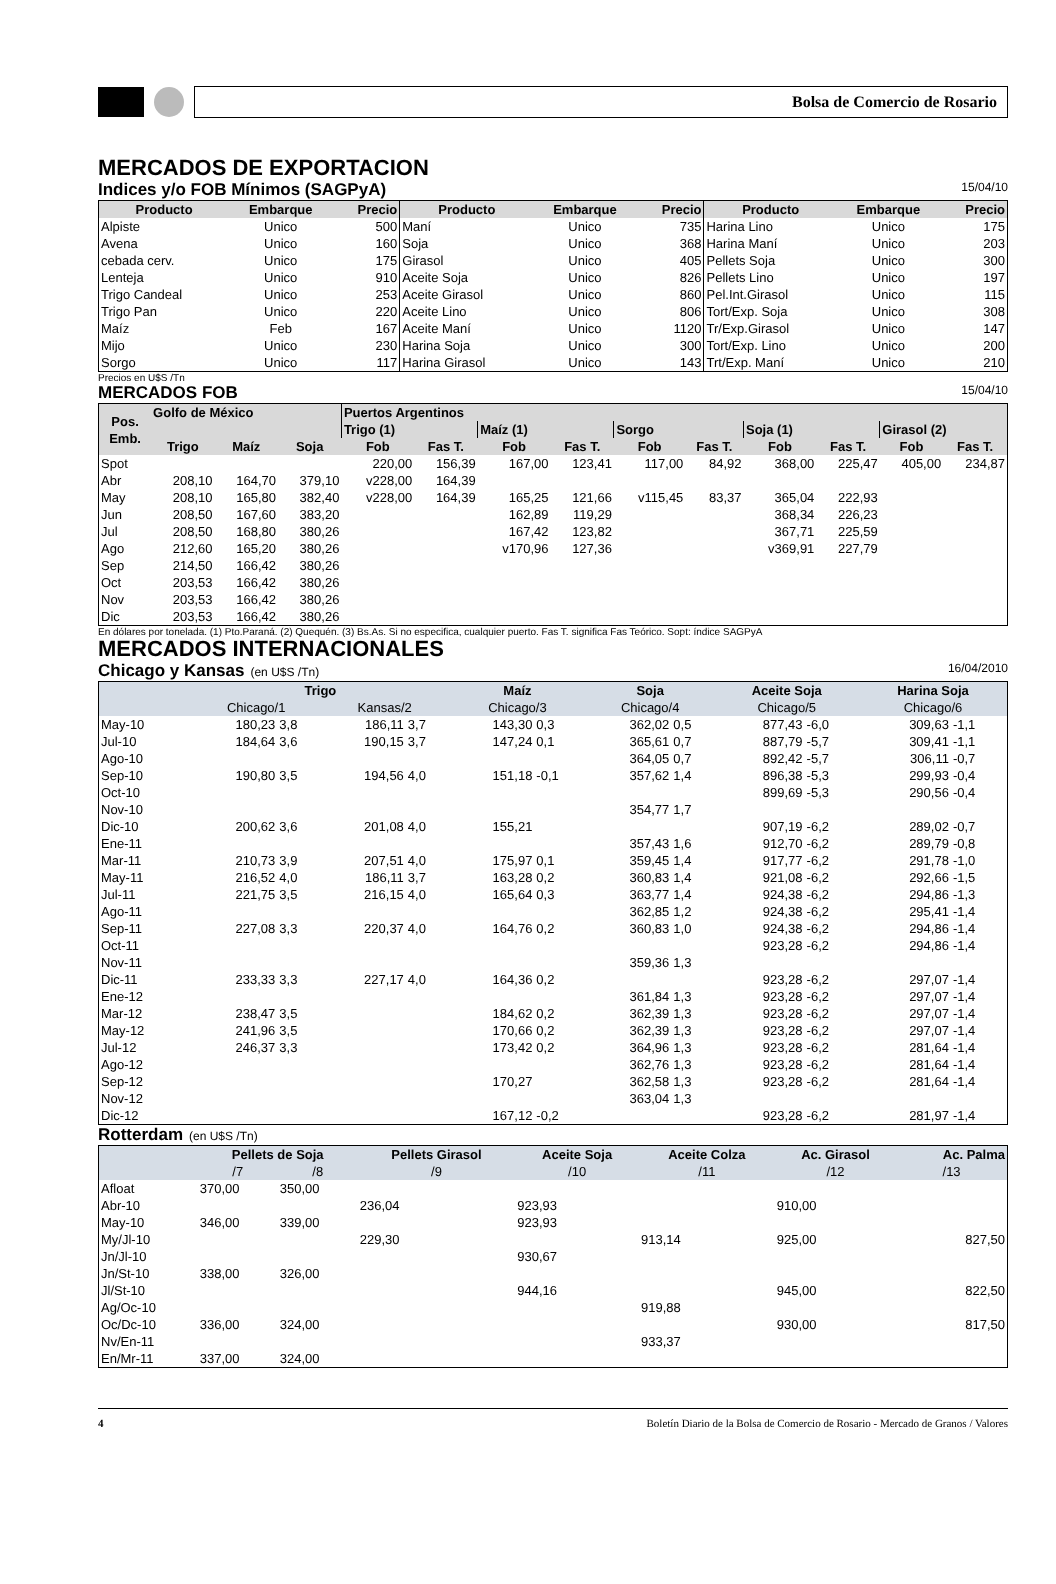Bolsa de Comercio de Rosario
MERCADOS DE EXPORTACION
Indices y/o FOB Mínimos (SAGPyA) 15/04/10
| Producto | Embarque | Precio | Producto | Embarque | Precio | Producto | Embarque | Precio |
| --- | --- | --- | --- | --- | --- | --- | --- | --- |
| Alpiste | Unico | 500 | Maní | Unico | 735 | Harina Lino | Unico | 175 |
| Avena | Unico | 160 | Soja | Unico | 368 | Harina Maní | Unico | 203 |
| cebada cerv. | Unico | 175 | Girasol | Unico | 405 | Pellets Soja | Unico | 300 |
| Lenteja | Unico | 910 | Aceite Soja | Unico | 826 | Pellets Lino | Unico | 197 |
| Trigo Candeal | Unico | 253 | Aceite Girasol | Unico | 860 | Pel.Int.Girasol | Unico | 115 |
| Trigo Pan | Unico | 220 | Aceite Lino | Unico | 806 | Tort/Exp. Soja | Unico | 308 |
| Maíz | Feb | 167 | Aceite Maní | Unico | 1120 | Tr/Exp.Girasol | Unico | 147 |
| Mijo | Unico | 230 | Harina Soja | Unico | 300 | Tort/Exp. Lino | Unico | 200 |
| Sorgo | Unico | 117 | Harina Girasol | Unico | 143 | Trt/Exp. Maní | Unico | 210 |
Precios en U$S /Tn
MERCADOS FOB 15/04/10
| Pos. Emb. | Golfo de México | | | Puertos Argentinos | | | | | | | | | |
| --- | --- | --- | --- | --- | --- | --- | --- | --- | --- | --- | --- | --- | --- |
| | | | | Trigo (1) | | Maíz (1) | | Sorgo | | Soja (1) | | Girasol (2) | |
| | Trigo | Maíz | Soja | Fob | Fas T. | Fob | Fas T. | Fob | Fas T. | Fob | Fas T. | Fob | Fas T. |
| Spot | | | | 220,00 | 156,39 | 167,00 | 123,41 | 117,00 | 84,92 | 368,00 | 225,47 | 405,00 | 234,87 |
| Abr | 208,10 | 164,70 | 379,10 | v228,00 | 164,39 | | | | | | | | |
| May | 208,10 | 165,80 | 382,40 | v228,00 | 164,39 | 165,25 | 121,66 | v115,45 | 83,37 | 365,04 | 222,93 | | |
| Jun | 208,50 | 167,60 | 383,20 | | | 162,89 | 119,29 | | | 368,34 | 226,23 | | |
| Jul | 208,50 | 168,80 | 380,26 | | | 167,42 | 123,82 | | | 367,71 | 225,59 | | |
| Ago | 212,60 | 165,20 | 380,26 | | | v170,96 | 127,36 | | | v369,91 | 227,79 | | |
| Sep | 214,50 | 166,42 | 380,26 | | | | | | | | | | |
| Oct | 203,53 | 166,42 | 380,26 | | | | | | | | | | |
| Nov | 203,53 | 166,42 | 380,26 | | | | | | | | | | |
| Dic | 203,53 | 166,42 | 380,26 | | | | | | | | | | |
En dólares por tonelada. (1) Pto.Paraná. (2) Quequén. (3) Bs.As. Si no especifica, cualquier puerto. Fas T. significa Fas Teórico. Sopt: índice SAGPyA
MERCADOS INTERNACIONALES
Chicago y Kansas (en U$S /Tn) 16/04/2010
| | Trigo | | | | Maíz | | Soja | | Aceite Soja | | Harina Soja | |
| --- | --- | --- | --- | --- | --- | --- | --- | --- | --- | --- | --- | --- |
| | Chicago/1 | | Kansas/2 | | Chicago/3 | | Chicago/4 | | Chicago/5 | | Chicago/6 | |
| May-10 | 180,23 | 3,8 | 186,11 | 3,7 | 143,30 | 0,3 | 362,02 | 0,5 | 877,43 | -6,0 | 309,63 | -1,1 |
| Jul-10 | 184,64 | 3,6 | 190,15 | 3,7 | 147,24 | 0,1 | 365,61 | 0,7 | 887,79 | -5,7 | 309,41 | -1,1 |
| Ago-10 | | | | | | | 364,05 | 0,7 | 892,42 | -5,7 | 306,11 | -0,7 |
| Sep-10 | 190,80 | 3,5 | 194,56 | 4,0 | 151,18 | -0,1 | 357,62 | 1,4 | 896,38 | -5,3 | 299,93 | -0,4 |
| Oct-10 | | | | | | | | | 899,69 | -5,3 | 290,56 | -0,4 |
| Nov-10 | | | | | | | 354,77 | 1,7 | | | | |
| Dic-10 | 200,62 | 3,6 | 201,08 | 4,0 | 155,21 | | | | 907,19 | -6,2 | 289,02 | -0,7 |
| Ene-11 | | | | | | | 357,43 | 1,6 | 912,70 | -6,2 | 289,79 | -0,8 |
| Mar-11 | 210,73 | 3,9 | 207,51 | 4,0 | 175,97 | 0,1 | 359,45 | 1,4 | 917,77 | -6,2 | 291,78 | -1,0 |
| May-11 | 216,52 | 4,0 | 186,11 | 3,7 | 163,28 | 0,2 | 360,83 | 1,4 | 921,08 | -6,2 | 292,66 | -1,5 |
| Jul-11 | 221,75 | 3,5 | 216,15 | 4,0 | 165,64 | 0,3 | 363,77 | 1,4 | 924,38 | -6,2 | 294,86 | -1,3 |
| Ago-11 | | | | | | | 362,85 | 1,2 | 924,38 | -6,2 | 295,41 | -1,4 |
| Sep-11 | 227,08 | 3,3 | 220,37 | 4,0 | 164,76 | 0,2 | 360,83 | 1,0 | 924,38 | -6,2 | 294,86 | -1,4 |
| Oct-11 | | | | | | | | | 923,28 | -6,2 | 294,86 | -1,4 |
| Nov-11 | | | | | | | 359,36 | 1,3 | | | | |
| Dic-11 | 233,33 | 3,3 | 227,17 | 4,0 | 164,36 | 0,2 | | | 923,28 | -6,2 | 297,07 | -1,4 |
| Ene-12 | | | | | | | 361,84 | 1,3 | 923,28 | -6,2 | 297,07 | -1,4 |
| Mar-12 | 238,47 | 3,5 | | | 184,62 | 0,2 | 362,39 | 1,3 | 923,28 | -6,2 | 297,07 | -1,4 |
| May-12 | 241,96 | 3,5 | | | 170,66 | 0,2 | 362,39 | 1,3 | 923,28 | -6,2 | 297,07 | -1,4 |
| Jul-12 | 246,37 | 3,3 | | | 173,42 | 0,2 | 364,96 | 1,3 | 923,28 | -6,2 | 281,64 | -1,4 |
| Ago-12 | | | | | | | 362,76 | 1,3 | 923,28 | -6,2 | 281,64 | -1,4 |
| Sep-12 | | | | | 170,27 | | 362,58 | 1,3 | 923,28 | -6,2 | 281,64 | -1,4 |
| Nov-12 | | | | | | | 363,04 | 1,3 | | | | |
| Dic-12 | | | | | 167,12 | -0,2 | | | 923,28 | -6,2 | 281,97 | -1,4 |
Rotterdam (en U$S /Tn)
| | Pellets de Soja | | Pellets Girasol | Aceite Soja | Aceite Colza | Ac. Girasol | Ac. Palma |
| --- | --- | --- | --- | --- | --- | --- | --- |
| | /7 | /8 | /9 | /10 | /11 | /12 | /13 |
| Afloat | 370,00 | 350,00 | | | | | |
| Abr-10 | | | 236,04 | 923,93 | | 910,00 | |
| May-10 | 346,00 | 339,00 | | 923,93 | | | |
| My/Jl-10 | | | 229,30 | | 913,14 | 925,00 | 827,50 |
| Jn/Jl-10 | | | | 930,67 | | | |
| Jn/St-10 | 338,00 | 326,00 | | | | | |
| Jl/St-10 | | | | 944,16 | | 945,00 | 822,50 |
| Ag/Oc-10 | | | | | 919,88 | | |
| Oc/Dc-10 | 336,00 | 324,00 | | | | 930,00 | 817,50 |
| Nv/En-11 | | | | | 933,37 | | |
| En/Mr-11 | 337,00 | 324,00 | | | | | |
4 Boletín Diario de la Bolsa de Comercio de Rosario - Mercado de Granos / Valores